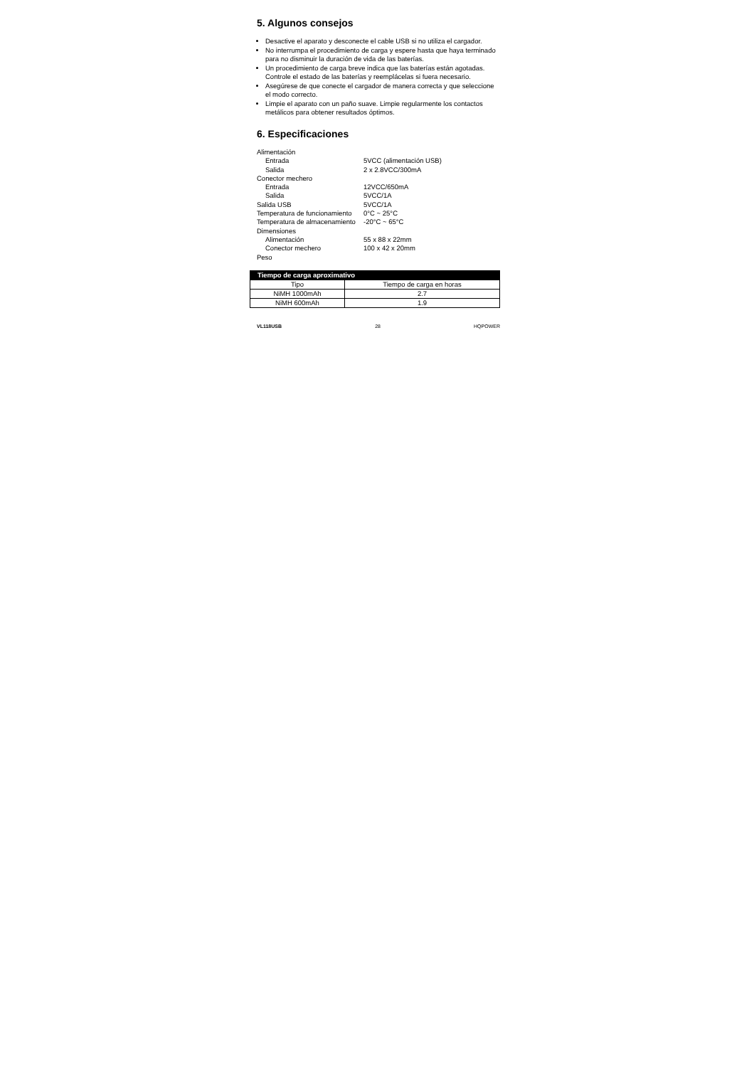5. Algunos consejos
Desactive el aparato y desconecte el cable USB si no utiliza el cargador.
No interrumpa el procedimiento de carga y espere hasta que haya terminado para no disminuir la duración de vida de las baterías.
Un procedimiento de carga breve indica que las baterías están agotadas. Controle el estado de las baterías y reemplácelas si fuera necesario.
Asegúrese de que conecte el cargador de manera correcta y que seleccione el modo correcto.
Limpie el aparato con un paño suave. Limpie regularmente los contactos metálicos para obtener resultados óptimos.
6. Especificaciones
| Alimentación | |
| Entrada | 5VCC (alimentación USB) |
| Salida | 2 x 2.8VCC/300mA |
| Conector mechero | |
| Entrada | 12VCC/650mA |
| Salida | 5VCC/1A |
| Salida USB | 5VCC/1A |
| Temperatura de funcionamiento | 0°C ~ 25°C |
| Temperatura de almacenamiento | -20°C ~ 65°C |
| Dimensiones | |
| Alimentación | 55 x 88 x 22mm |
| Conector mechero | 100 x 42 x 20mm |
| Peso | |
| Tiempo de carga aproximativo | |
| --- | --- |
| Tipo | Tiempo de carga en horas |
| NiMH 1000mAh | 2.7 |
| NiMH 600mAh | 1.9 |
VL118USB 28 HQPOWER